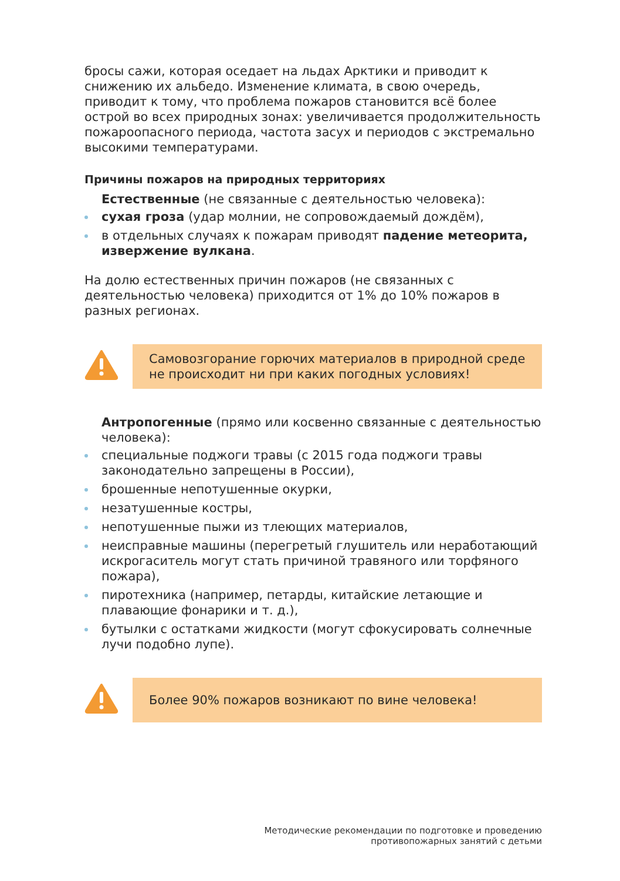бросы сажи, которая оседает на льдах Арктики и приводит к снижению их альбедо. Изменение климата, в свою очередь, приводит к тому, что проблема пожаров становится всё более острой во всех природных зонах: увеличивается продолжительность пожароопасного периода, частота засух и периодов с экстремально высокими температурами.
Причины пожаров на природных территориях
Естественные (не связанные с деятельностью человека):
сухая гроза (удар молнии, не сопровождаемый дождём),
в отдельных случаях к пожарам приводят падение метеорита, извержение вулкана.
На долю естественных причин пожаров (не связанных с деятельностью человека) приходится от 1% до 10% пожаров в разных регионах.
Самовозгорание горючих материалов в природной среде не происходит ни при каких погодных условиях!
Антропогенные (прямо или косвенно связанные с деятельностью человека):
специальные поджоги травы (с 2015 года поджоги травы законодательно запрещены в России),
брошенные непотушенные окурки,
незатушенные костры,
непотушенные пыжи из тлеющих материалов,
неисправные машины (перегретый глушитель или неработающий искрогаситель могут стать причиной травяного или торфяного пожара),
пиротехника (например, петарды, китайские летающие и плавающие фонарики и т. д.),
бутылки с остатками жидкости (могут сфокусировать солнечные лучи подобно лупе).
Более 90% пожаров возникают по вине человека!
Методические рекомендации по подготовке и проведению
противопожарных занятий с детьми